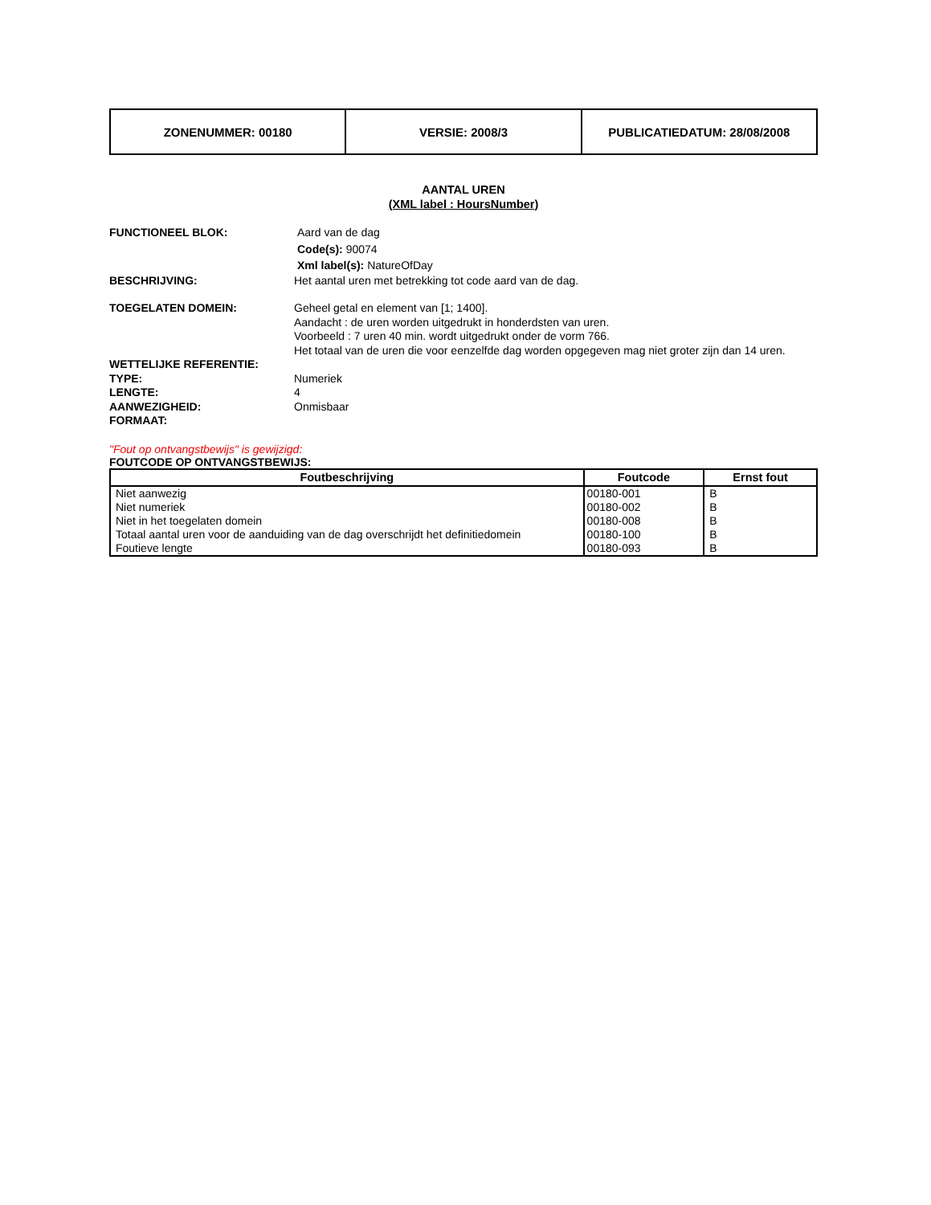| ZONENUMMER: 00180 | VERSIE: 2008/3 | PUBLICATIEDATUM: 28/08/2008 |
AANTAL UREN
(XML label : HoursNumber)
FUNCTIONEEL BLOK: Aard van de dag
Code(s): 90074
Xml label(s): NatureOfDay
BESCHRIJVING: Het aantal uren met betrekking tot code aard van de dag.
TOEGELATEN DOMEIN: Geheel getal en element van [1; 1400].
Aandacht : de uren worden uitgedrukt in honderdsten van uren.
Voorbeeld : 7 uren 40 min. wordt uitgedrukt onder de vorm 766.
Het totaal van de uren die voor eenzelfde dag worden opgegeven mag niet groter zijn dan 14 uren.
WETTELIJKE REFERENTIE:
TYPE: Numeriek
LENGTE: 4
AANWEZIGHEID: Onmisbaar
FORMAAT:
"Fout op ontvangstbewijs" is gewijzigd:
FOUTCODE OP ONTVANGSTBEWIJS:
| Foutbeschrijving | Foutcode | Ernst fout |
| --- | --- | --- |
| Niet aanwezig | 00180-001 | B |
| Niet numeriek | 00180-002 | B |
| Niet in het toegelaten domein | 00180-008 | B |
| Totaal aantal uren voor de aanduiding van de dag overschrijdt het definitiedomein | 00180-100 | B |
| Foutieve lengte | 00180-093 | B |